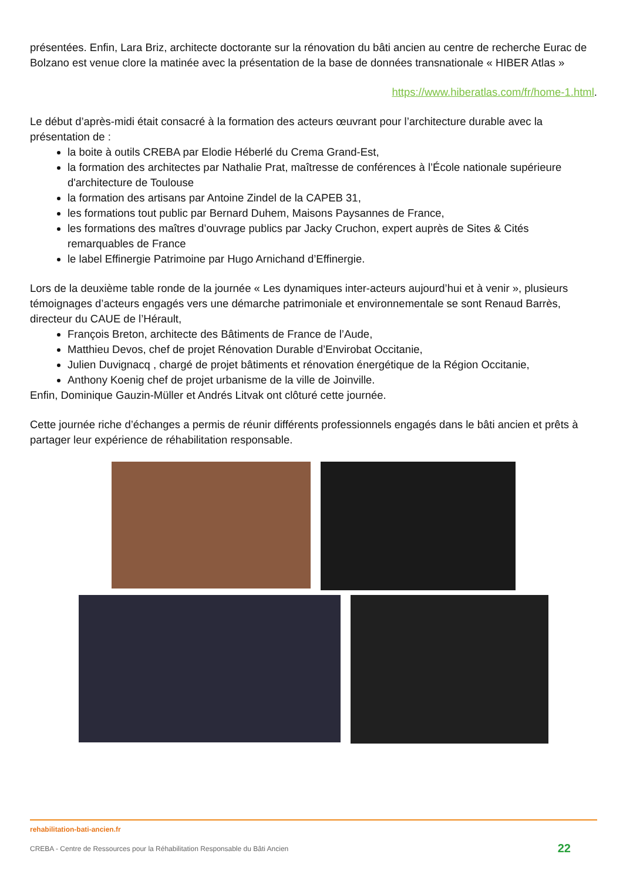présentées. Enfin, Lara Briz, architecte doctorante sur la rénovation du bâti ancien au centre de recherche Eurac de Bolzano est venue clore la matinée avec la présentation de la base de données transnationale « HIBER Atlas »
https://www.hiberatlas.com/fr/home-1.html.
Le début d’après-midi était consacré à la formation des acteurs œuvrant pour l’architecture durable avec la présentation de :
la boite à outils CREBA par Elodie Héberlé du Crema Grand-Est,
la formation des architectes par Nathalie Prat, maîtresse de conférences à l’École nationale supérieure d'architecture de Toulouse
la formation des artisans par Antoine Zindel de la CAPEB 31,
les formations tout public par Bernard Duhem, Maisons Paysannes de France,
les formations des maîtres d’ouvrage publics par Jacky Cruchon, expert auprès de Sites & Cités remarquables de France
le label Effinergie Patrimoine par Hugo Arnichand d’Effinergie.
Lors de la deuxième table ronde de la journée « Les dynamiques inter-acteurs aujourd’hui et à venir », plusieurs témoignages d’acteurs engagés vers une démarche patrimoniale et environnementale se sont Renaud Barrès, directeur du CAUE de l’Hérault,
François Breton, architecte des Bâtiments de France de l’Aude,
Matthieu Devos, chef de projet Rénovation Durable d’Envirobat Occitanie,
Julien Duvignacq , chargé de projet bâtiments et rénovation énergétique de la Région Occitanie,
Anthony Koenig chef de projet urbanisme de la ville de Joinville.
Enfin, Dominique Gauzin-Müller et Andrés Litvak ont clôturé cette journée.
Cette journée riche d’échanges a permis de réunir différents professionnels engagés dans le bâti ancien et prêts à partager leur expérience de réhabilitation responsable.
rehabilitation-bati-ancien.fr
CREBA - Centre de Ressources pour la Réhabilitation Responsable du Bâti Ancien 22